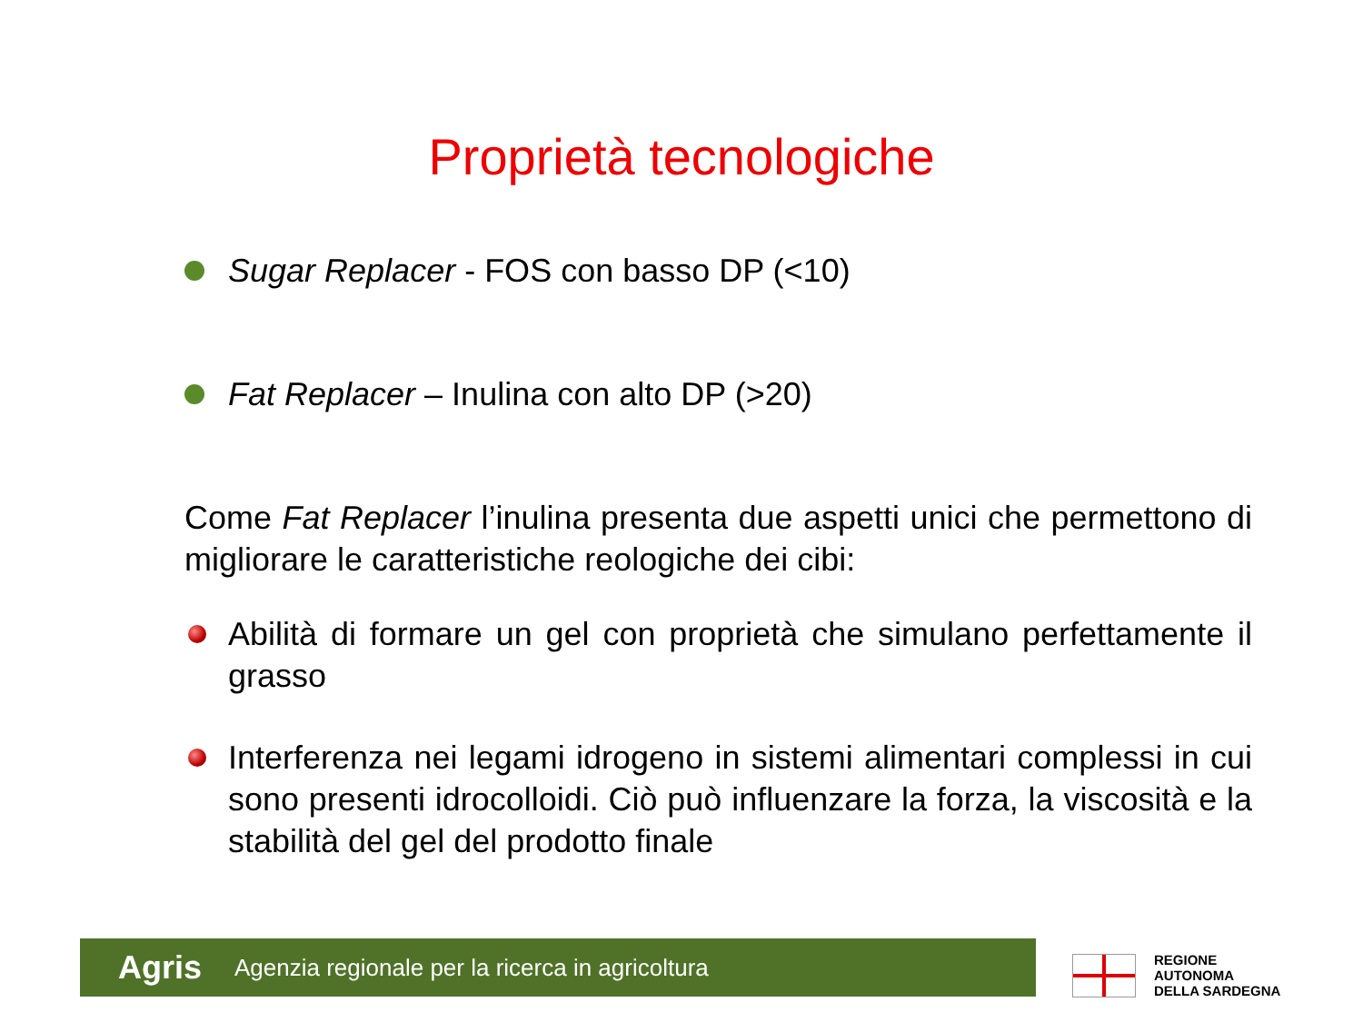Proprietà tecnologiche
Sugar Replacer - FOS con basso DP (<10)
Fat Replacer – Inulina con alto DP (>20)
Come Fat Replacer l’inulina presenta due aspetti unici che permettono di migliorare le caratteristiche reologiche dei cibi:
Abilità di formare un gel con proprietà che simulano perfettamente il grasso
Interferenza nei legami idrogeno in sistemi alimentari complessi in cui sono presenti idrocolloidi. Ciò può influenzare la forza, la viscosità e la stabilità del gel del prodotto finale
Agris Agenzia regionale per la ricerca in agricoltura
REGIONE
AUTONOMA
DELLA SARDEGNA